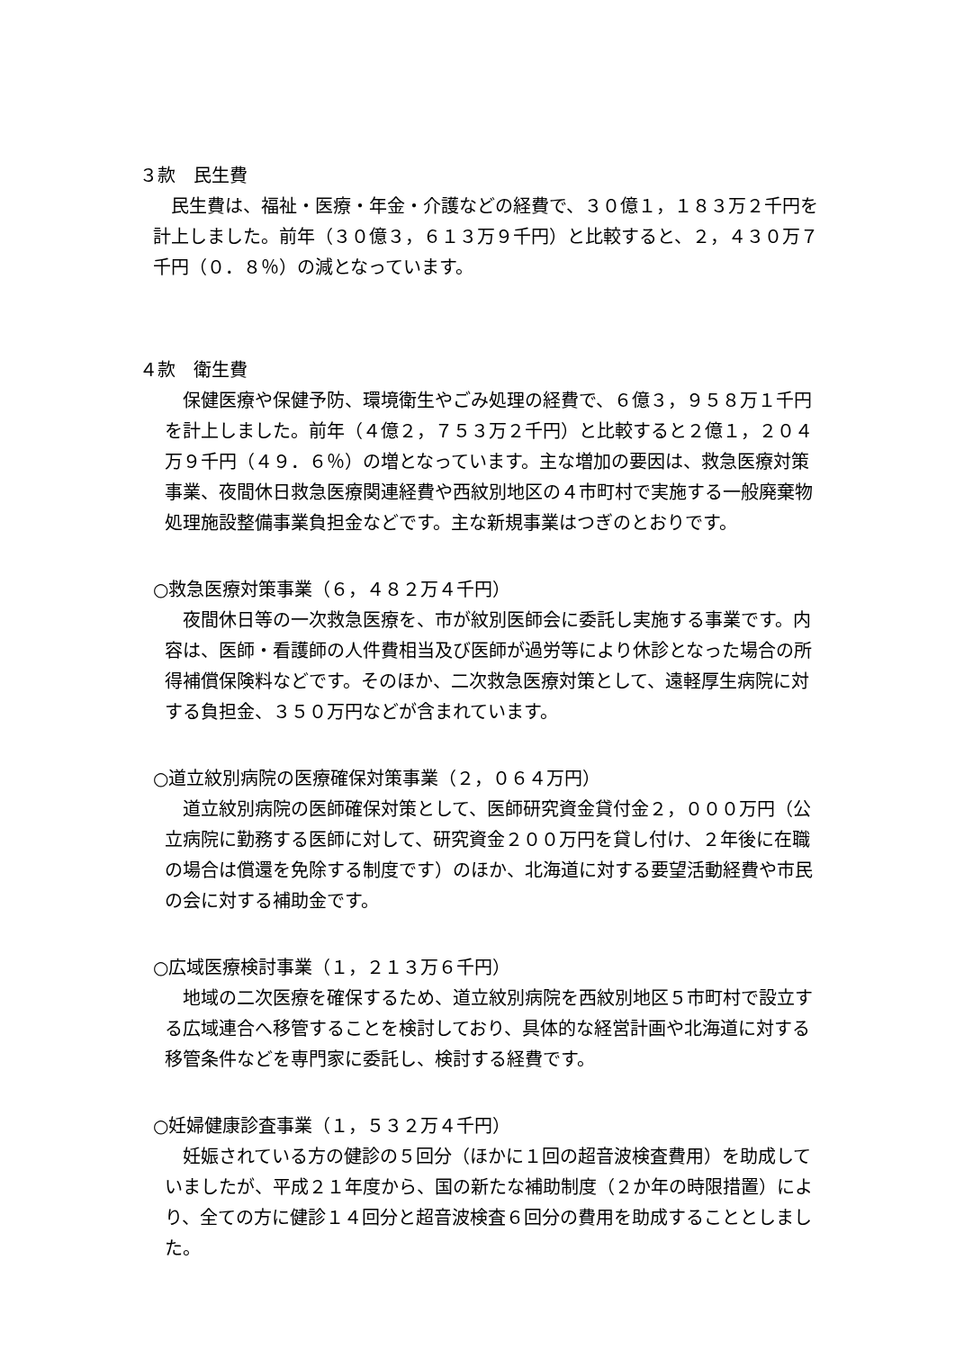３款　民生費
民生費は、福祉・医療・年金・介護などの経費で、３０億１，１８３万２千円を計上しました。前年（３０億３，６１３万９千円）と比較すると、２，４３０万７千円（０．８％）の減となっています。
４款　衛生費
保健医療や保健予防、環境衛生やごみ処理の経費で、６億３，９５８万１千円を計上しました。前年（４億２，７５３万２千円）と比較すると２億１，２０４万９千円（４９．６％）の増となっています。主な増加の要因は、救急医療対策事業、夜間休日救急医療関連経費や西紋別地区の４市町村で実施する一般廃棄物処理施設整備事業負担金などです。主な新規事業はつぎのとおりです。
○救急医療対策事業（６，４８２万４千円）
夜間休日等の一次救急医療を、市が紋別医師会に委託し実施する事業です。内容は、医師・看護師の人件費相当及び医師が過労等により休診となった場合の所得補償保険料などです。そのほか、二次救急医療対策として、遠軽厚生病院に対する負担金、３５０万円などが含まれています。
○道立紋別病院の医療確保対策事業（２，０６４万円）
道立紋別病院の医師確保対策として、医師研究資金貸付金２，０００万円（公立病院に勤務する医師に対して、研究資金２００万円を貸し付け、２年後に在職の場合は償還を免除する制度です）のほか、北海道に対する要望活動経費や市民の会に対する補助金です。
○広域医療検討事業（１，２１３万６千円）
地域の二次医療を確保するため、道立紋別病院を西紋別地区５市町村で設立する広域連合へ移管することを検討しており、具体的な経営計画や北海道に対する移管条件などを専門家に委託し、検討する経費です。
○妊婦健康診査事業（１，５３２万４千円）
妊娠されている方の健診の５回分（ほかに１回の超音波検査費用）を助成していましたが、平成２１年度から、国の新たな補助制度（２か年の時限措置）により、全ての方に健診１４回分と超音波検査６回分の費用を助成することとしました。